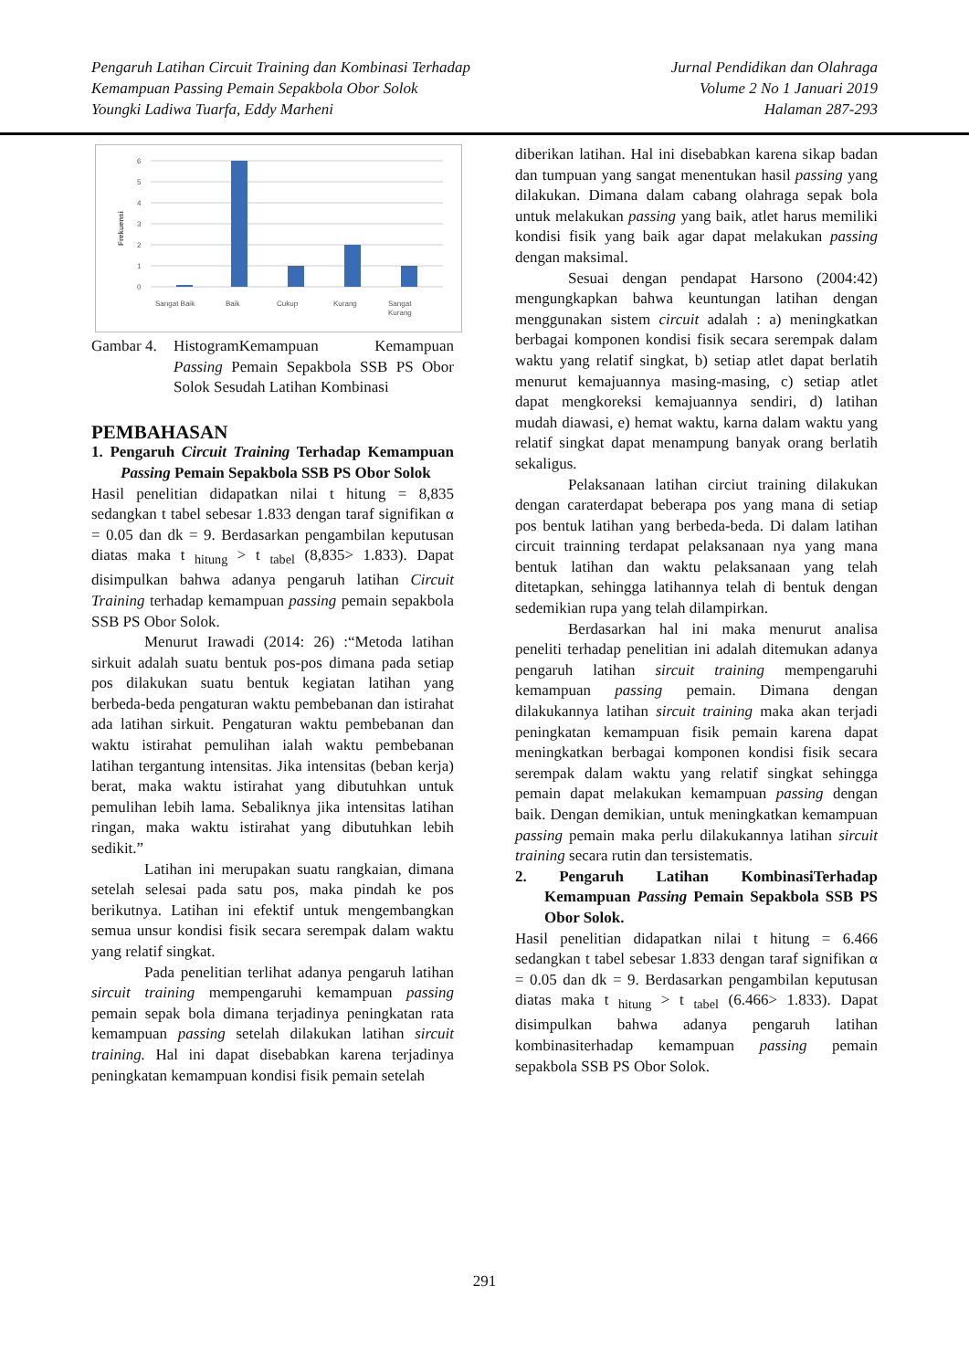Pengaruh Latihan Circuit Training dan Kombinasi Terhadap
Kemampuan Passing Pemain Sepakbola Obor Solok
Youngki Ladiwa Tuarfa, Eddy Marheni
Jurnal Pendidikan dan Olahraga
Volume 2 No 1 Januari 2019
Halaman 287-293
0
1
2
3
4
5
6
Sangat Baik
Baik
Cukup
Kurang
Sangat
Kurang
Frekuensi
Gambar 4. HistogramKemampuan Kemampuan Passing Pemain Sepakbola SSB PS Obor Solok Sesudah Latihan Kombinasi
PEMBAHASAN
1. Pengaruh Circuit Training Terhadap Kemampuan Passing Pemain Sepakbola SSB PS Obor Solok
Hasil penelitian didapatkan nilai t hitung = 8,835 sedangkan t tabel sebesar 1.833 dengan taraf signifikan α = 0.05 dan dk = 9. Berdasarkan pengambilan keputusan diatas maka t <sub>hitung</sub> > t <sub>tabel</sub> (8,835> 1.833). Dapat disimpulkan bahwa adanya pengaruh latihan Circuit Training terhadap kemampuan passing pemain sepakbola SSB PS Obor Solok.
Menurut Irawadi (2014: 26) :“Metoda latihan sirkuit adalah suatu bentuk pos-pos dimana pada setiap pos dilakukan suatu bentuk kegiatan latihan yang berbeda-beda pengaturan waktu pembebanan dan istirahat ada latihan sirkuit. Pengaturan waktu pembebanan dan waktu istirahat pemulihan ialah waktu pembebanan latihan tergantung intensitas. Jika intensitas (beban kerja) berat, maka waktu istirahat yang dibutuhkan untuk pemulihan lebih lama. Sebaliknya jika intensitas latihan ringan, maka waktu istirahat yang dibutuhkan lebih sedikit.”
Latihan ini merupakan suatu rangkaian, dimana setelah selesai pada satu pos, maka pindah ke pos berikutnya. Latihan ini efektif untuk mengembangkan semua unsur kondisi fisik secara serempak dalam waktu yang relatif singkat.
Pada penelitian terlihat adanya pengaruh latihan sircuit training mempengaruhi kemampuan passing pemain sepak bola dimana terjadinya peningkatan rata kemampuan passing setelah dilakukan latihan sircuit training. Hal ini dapat disebabkan karena terjadinya peningkatan kemampuan kondisi fisik pemain setelah
diberikan latihan. Hal ini disebabkan karena sikap badan dan tumpuan yang sangat menentukan hasil passing yang dilakukan. Dimana dalam cabang olahraga sepak bola untuk melakukan passing yang baik, atlet harus memiliki kondisi fisik yang baik agar dapat melakukan passing dengan maksimal.
Sesuai dengan pendapat Harsono (2004:42) mengungkapkan bahwa keuntungan latihan dengan menggunakan sistem circuit adalah : a) meningkatkan berbagai komponen kondisi fisik secara serempak dalam waktu yang relatif singkat, b) setiap atlet dapat berlatih menurut kemajuannya masing-masing, c) setiap atlet dapat mengkoreksi kemajuannya sendiri, d) latihan mudah diawasi, e) hemat waktu, karna dalam waktu yang relatif singkat dapat menampung banyak orang berlatih sekaligus.
Pelaksanaan latihan circiut training dilakukan dengan caraterdapat beberapa pos yang mana di setiap pos bentuk latihan yang berbeda-beda. Di dalam latihan circuit trainning terdapat pelaksanaan nya yang mana bentuk latihan dan waktu pelaksanaan yang telah ditetapkan, sehingga latihannya telah di bentuk dengan sedemikian rupa yang telah dilampirkan.
Berdasarkan hal ini maka menurut analisa peneliti terhadap penelitian ini adalah ditemukan adanya pengaruh latihan sircuit training mempengaruhi kemampuan passing pemain. Dimana dengan dilakukannya latihan sircuit training maka akan terjadi peningkatan kemampuan fisik pemain karena dapat meningkatkan berbagai komponen kondisi fisik secara serempak dalam waktu yang relatif singkat sehingga pemain dapat melakukan kemampuan passing dengan baik. Dengan demikian, untuk meningkatkan kemampuan passing pemain maka perlu dilakukannya latihan sircuit training secara rutin dan tersistematis.
2. Pengaruh Latihan KombinasiTerhadap Kemampuan Passing Pemain Sepakbola SSB PS Obor Solok.
Hasil penelitian didapatkan nilai t hitung = 6.466 sedangkan t tabel sebesar 1.833 dengan taraf signifikan α = 0.05 dan dk = 9. Berdasarkan pengambilan keputusan diatas maka t <sub>hitung</sub> > t <sub>tabel</sub> (6.466> 1.833). Dapat disimpulkan bahwa adanya pengaruh latihan kombinasiterhadap kemampuan passing pemain sepakbola SSB PS Obor Solok.
291